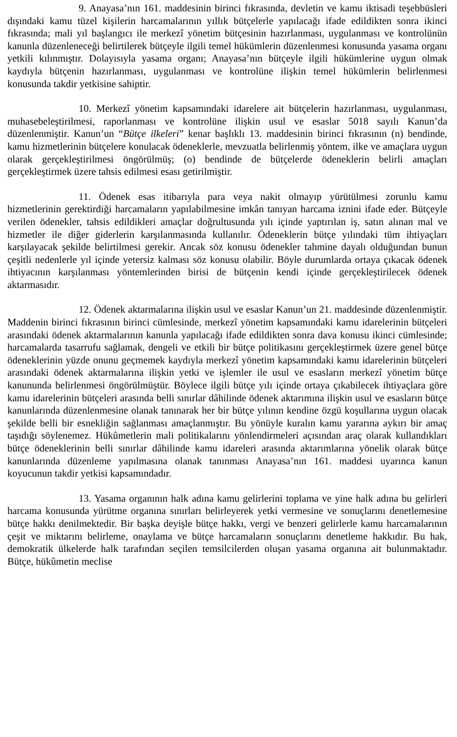9. Anayasa’nın 161. maddesinin birinci fıkrasında, devletin ve kamu iktisadi teşebbüsleri dışındaki kamu tüzel kişilerin harcamalarının yıllık bütçelerle yapılacağı ifade edildikten sonra ikinci fıkrasında; mali yıl başlangıcı ile merkezî yönetim bütçesinin hazırlanması, uygulanması ve kontrolünün kanunla düzenleneceği belirtilerek bütçeyle ilgili temel hükümlerin düzenlenmesi konusunda yasama organı yetkili kılınmıştır. Dolayısıyla yasama organı; Anayasa’nın bütçeyle ilgili hükümlerine uygun olmak kaydıyla bütçenin hazırlanması, uygulanması ve kontrolüne ilişkin temel hükümlerin belirlenmesi konusunda takdir yetkisine sahiptir.
10. Merkezî yönetim kapsamındaki idarelere ait bütçelerin hazırlanması, uygulanması, muhasebeleştirilmesi, raporlanması ve kontrolüne ilişkin usul ve esaslar 5018 sayılı Kanun’da düzenlenmiştir. Kanun’un “Bütçe ilkeleri” kenar başlıklı 13. maddesinin birinci fıkrasının (n) bendinde, kamu hizmetlerinin bütçelere konulacak ödeneklerle, mevzuatla belirlenmiş yöntem, ilke ve amaçlara uygun olarak gerçekleştirilmesi öngörülmüş; (o) bendinde de bütçelerde ödeneklerin belirli amaçları gerçekleştirmek üzere tahsis edilmesi esası getirilmiştir.
11. Ödenek esas itibarıyla para veya nakit olmayıp yürütülmesi zorunlu kamu hizmetlerinin gerektirdiği harcamaların yapılabilmesine imkân tanıyan harcama iznini ifade eder. Bütçeyle verilen ödenekler, tahsis edildikleri amaçlar doğrultusunda yılı içinde yaptırılan iş, satın alınan mal ve hizmetler ile diğer giderlerin karşılanmasında kullanılır. Ödeneklerin bütçe yılındaki tüm ihtiyaçları karşılayacak şekilde belirtilmesi gerekir. Ancak söz konusu ödenekler tahmine dayalı olduğundan bunun çeşitli nedenlerle yıl içinde yetersiz kalması söz konusu olabilir. Böyle durumlarda ortaya çıkacak ödenek ihtiyacının karşılanması yöntemlerinden birisi de bütçenin kendi içinde gerçekleştirilecek ödenek aktarmasıdır.
12. Ödenek aktarmalarına ilişkin usul ve esaslar Kanun’un 21. maddesinde düzenlenmiştir. Maddenin birinci fıkrasının birinci cümlesinde, merkezî yönetim kapsamındaki kamu idarelerinin bütçeleri arasındaki ödenek aktarmalarının kanunla yapılacağı ifade edildikten sonra dava konusu ikinci cümlesinde; harcamalarda tasarrufu sağlamak, dengeli ve etkili bir bütçe politikasını gerçekleştirmek üzere genel bütçe ödeneklerinin yüzde onunu geçmemek kaydıyla merkezî yönetim kapsamındaki kamu idarelerinin bütçeleri arasındaki ödenek aktarmalarına ilişkin yetki ve işlemler ile usul ve esasların merkezî yönetim bütçe kanununda belirlenmesi öngörülmüştür. Böylece ilgili bütçe yılı içinde ortaya çıkabilecek ihtiyaçlara göre kamu idarelerinin bütçeleri arasında belli sınırlar dâhilinde ödenek aktarımına ilişkin usul ve esasların bütçe kanunlarında düzenlenmesine olanak tanınarak her bir bütçe yılının kendine özgü koşullarına uygun olacak şekilde belli bir esnekliğin sağlanması amaçlanmıştır. Bu yönüyle kuralın kamu yararına aykırı bir amaç taşıdığı söylenemez. Hükûmetlerin mali politikalarını yönlendirmeleri açısından araç olarak kullandıkları bütçe ödeneklerinin belli sınırlar dâhilinde kamu idareleri arasında aktarımlarına yönelik olarak bütçe kanunlarında düzenleme yapılmasına olanak tanınması Anayasa’nın 161. maddesi uyarınca kanun koyucunun takdir yetkisi kapsamındadır.
13. Yasama organının halk adına kamu gelirlerini toplama ve yine halk adına bu gelirleri harcama konusunda yürütme organına sınırları belirleyerek yetki vermesine ve sonuçlarını denetlemesine bütçe hakkı denilmektedir. Bir başka deyişle bütçe hakkı, vergi ve benzeri gelirlerle kamu harcamalarının çeşit ve miktarını belirleme, onaylama ve bütçe harcamaların sonuçlarını denetleme hakkıdır. Bu hak, demokratik ülkelerde halk tarafından seçilen temsilcilerden oluşan yasama organına ait bulunmaktadır. Bütçe, hükûmetin meclise